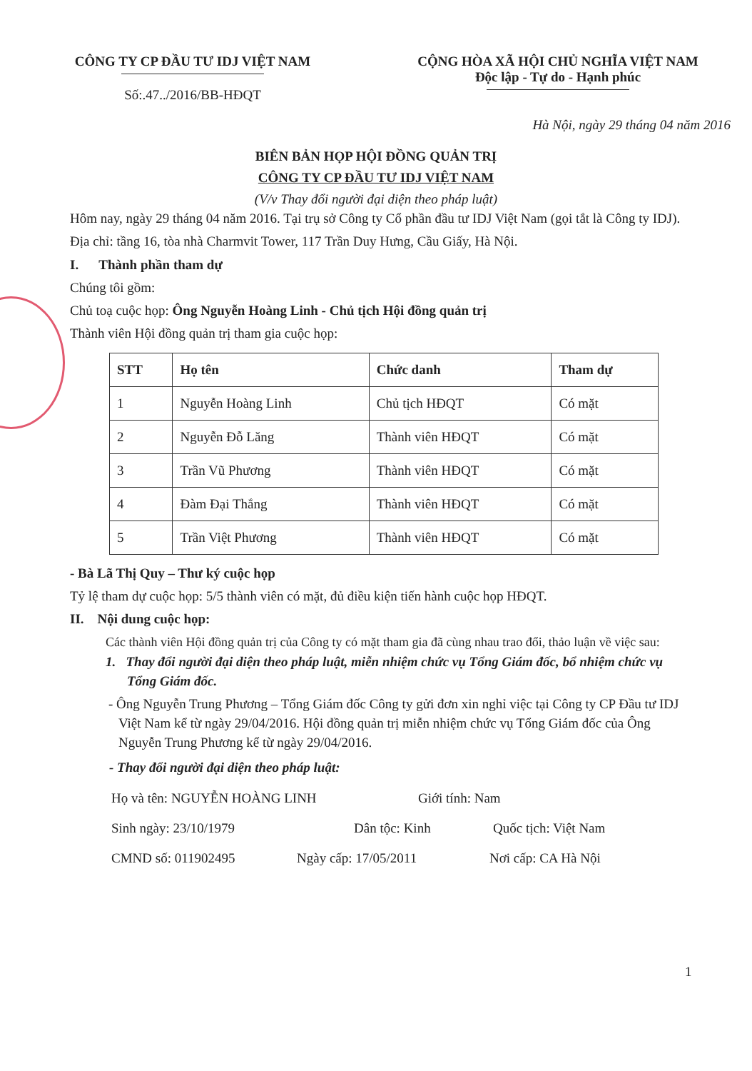CÔNG TY CP ĐẦU TƯ IDJ VIỆT NAM
Số:.47../2016/BB-HĐQT
CỘNG HÒA XÃ HỘI CHỦ NGHĨA VIỆT NAM
Độc lập - Tự do - Hạnh phúc
Hà Nội, ngày 29 tháng 04 năm 2016
BIÊN BẢN HỌP HỘI ĐỒNG QUẢN TRỊ
CÔNG TY CP ĐẦU TƯ IDJ VIỆT NAM
(V/v Thay đổi người đại diện theo pháp luật)
Hôm nay, ngày 29 tháng 04 năm 2016. Tại trụ sở Công ty Cổ phần đầu tư IDJ Việt Nam (gọi tắt là Công ty IDJ). Địa chỉ: tầng 16, tòa nhà Charmvit Tower, 117 Trần Duy Hưng, Cầu Giấy, Hà Nội.
I. Thành phần tham dự
Chúng tôi gồm:
Chủ toạ cuộc họp: Ông Nguyễn Hoàng Linh - Chủ tịch Hội đồng quản trị
Thành viên Hội đồng quản trị tham gia cuộc họp:
| STT | Họ tên | Chức danh | Tham dự |
| --- | --- | --- | --- |
| 1 | Nguyễn Hoàng Linh | Chủ tịch HĐQT | Có mặt |
| 2 | Nguyễn Đỗ Lăng | Thành viên HĐQT | Có mặt |
| 3 | Trần Vũ Phương | Thành viên HĐQT | Có mặt |
| 4 | Đàm Đại Thắng | Thành viên HĐQT | Có mặt |
| 5 | Trần Việt Phương | Thành viên HĐQT | Có mặt |
- Bà Lã Thị Quy – Thư ký cuộc họp
Tỷ lệ tham dự cuộc họp: 5/5 thành viên có mặt, đủ điều kiện tiến hành cuộc họp HĐQT.
II. Nội dung cuộc họp:
Các thành viên Hội đồng quản trị của Công ty có mặt tham gia đã cùng nhau trao đổi, thảo luận về việc sau:
1. Thay đổi người đại diện theo pháp luật, miễn nhiệm chức vụ Tổng Giám đốc, bổ nhiệm chức vụ Tổng Giám đốc.
- Ông Nguyễn Trung Phương – Tổng Giám đốc Công ty gửi đơn xin nghỉ việc tại Công ty CP Đầu tư IDJ Việt Nam kể từ ngày 29/04/2016. Hội đồng quản trị miễn nhiệm chức vụ Tổng Giám đốc của Ông Nguyễn Trung Phương kể từ ngày 29/04/2016.
- Thay đổi người đại diện theo pháp luật:
Họ và tên: NGUYỄN HOÀNG LINH Giới tính: Nam
Sinh ngày: 23/10/1979 Dân tộc: Kinh Quốc tịch: Việt Nam
CMND số: 011902495 Ngày cấp: 17/05/2011 Nơi cấp: CA Hà Nội
1